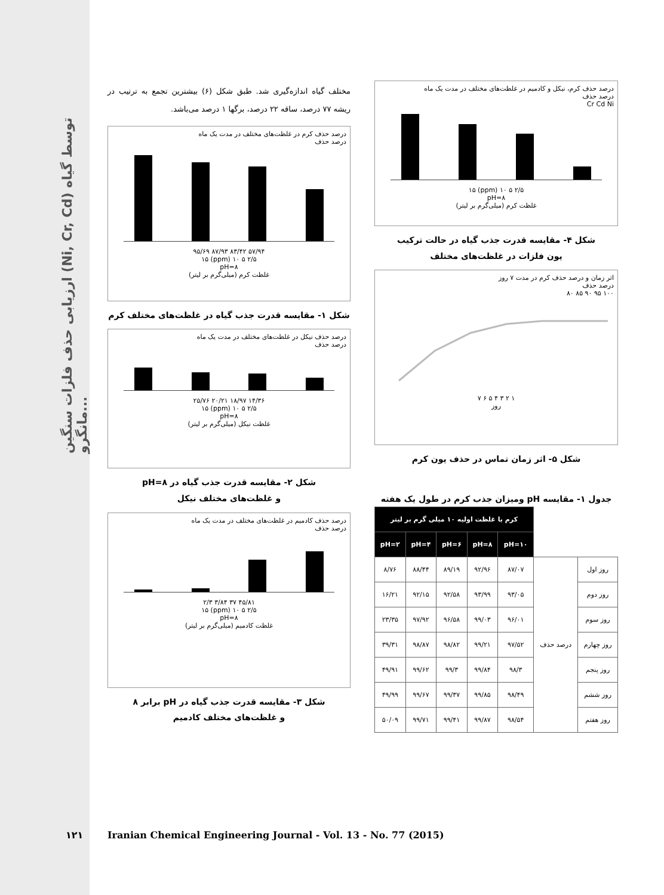ارزیابی حذف فلزات سنگین (Ni, Cr, Cd) توسط گیاه مانگرو...
مختلف گیاه اندازه‌گیری شد. طبق شکل (۶) بیشترین تجمع به ترتیب در ریشه ۷۷ درصد، ساقه ۲۲ درصد، برگها ۱ درصد می‌باشد.
درصد حذف کرم در غلظت‌های مختلف در مدت یک ماه
درصد حذف
۵۷/۹۴ ۸۳/۴۲ ۸۷/۹۳ ۹۵/۶۹
۲/۵ ۵ ۱۰ (ppm) ۱۵
pH=۸
غلظت کرم (میلی‌گرم بر لیتر)
شکل ۱- مقایسه قدرت جذب گیاه در غلظت‌های مختلف کرم
درصد حذف نیکل در غلظت‌های مختلف در مدت یک ماه
درصد حذف
۱۴/۳۶ ۱۸/۹۷ ۲۰/۲۱ ۲۵/۷۶
۲/۵ ۵ ۱۰ (ppm) ۱۵
pH=۸
غلظت نیکل (میلی‌گرم بر لیتر)
شکل ۲- مقایسه قدرت جذب گیاه در pH=۸
و غلظت‌های مختلف نیکل
درصد حذف کادمیم در غلظت‌های مختلف در مدت یک ماه
درصد حذف
۴۵/۸۱ ۳۷ ۳/۸۴ ۲/۳
۲/۵ ۵ ۱۰ (ppm) ۱۵
pH=۸
غلظت کادمیم (میلی‌گرم بر لیتر)
شکل ۳- مقایسه قدرت جذب گیاه در pH برابر ۸
و غلظت‌های مختلف کادمیم
درصد حذف کرم، نیکل و کادمیم در غلظت‌های مختلف در مدت یک ماه
درصد حذف
Cr Cd Ni
۲/۵ ۵ ۱۰ (ppm) ۱۵
pH=۸
غلظت کرم (میلی‌گرم بر لیتر)
شکل ۴- مقایسه قدرت جذب گیاه در حالت ترکیب
یون فلزات در غلظت‌های مختلف
اثر زمان و درصد حذف کرم در مدت ۷ روز
درصد حذف
۱۰۰ ۹۵ ۹۰ ۸۵ ۸۰
۱ ۲ ۳ ۴ ۵ ۶ ۷
روز
شکل ۵- اثر زمان تماس در حذف یون کرم
جدول ۱- مقایسه pH ومیزان جذب کرم در طول یک هفته
| | | کرم با غلظت اولیه ۱۰ میلی گرم بر لیتر | | | | |
| --- | --- | --- | --- | --- | --- | --- |
| | | pH=۱۰ | pH=۸ | pH=۶ | pH=۴ | pH=۲ |
| روز اول | درصد حذف | ۸۷/۰۷ | ۹۲/۹۶ | ۸۹/۱۹ | ۸۸/۴۴ | ۸/۷۶ |
| روز دوم | | ۹۳/۰۵ | ۹۳/۹۹ | ۹۲/۵۸ | ۹۲/۱۵ | ۱۶/۲۱ |
| روز سوم | | ۹۶/۰۱ | ۹۹/۰۳ | ۹۶/۵۸ | ۹۷/۹۲ | ۲۳/۳۵ |
| روز چهارم | | ۹۷/۵۲ | ۹۹/۲۱ | ۹۸/۸۲ | ۹۸/۸۷ | ۳۹/۳۱ |
| روز پنجم | | ۹۸/۳ | ۹۹/۸۴ | ۹۹/۳ | ۹۹/۶۲ | ۴۹/۹۱ |
| روز ششم | | ۹۸/۴۹ | ۹۹/۸۵ | ۹۹/۳۷ | ۹۹/۶۷ | ۴۹/۹۹ |
| روز هفتم | | ۹۸/۵۴ | ۹۹/۸۷ | ۹۹/۴۱ | ۹۹/۷۱ | ۵۰/۰۹ |
۱۲۱
Iranian Chemical Engineering Journal - Vol. 13 - No. 77 (2015)